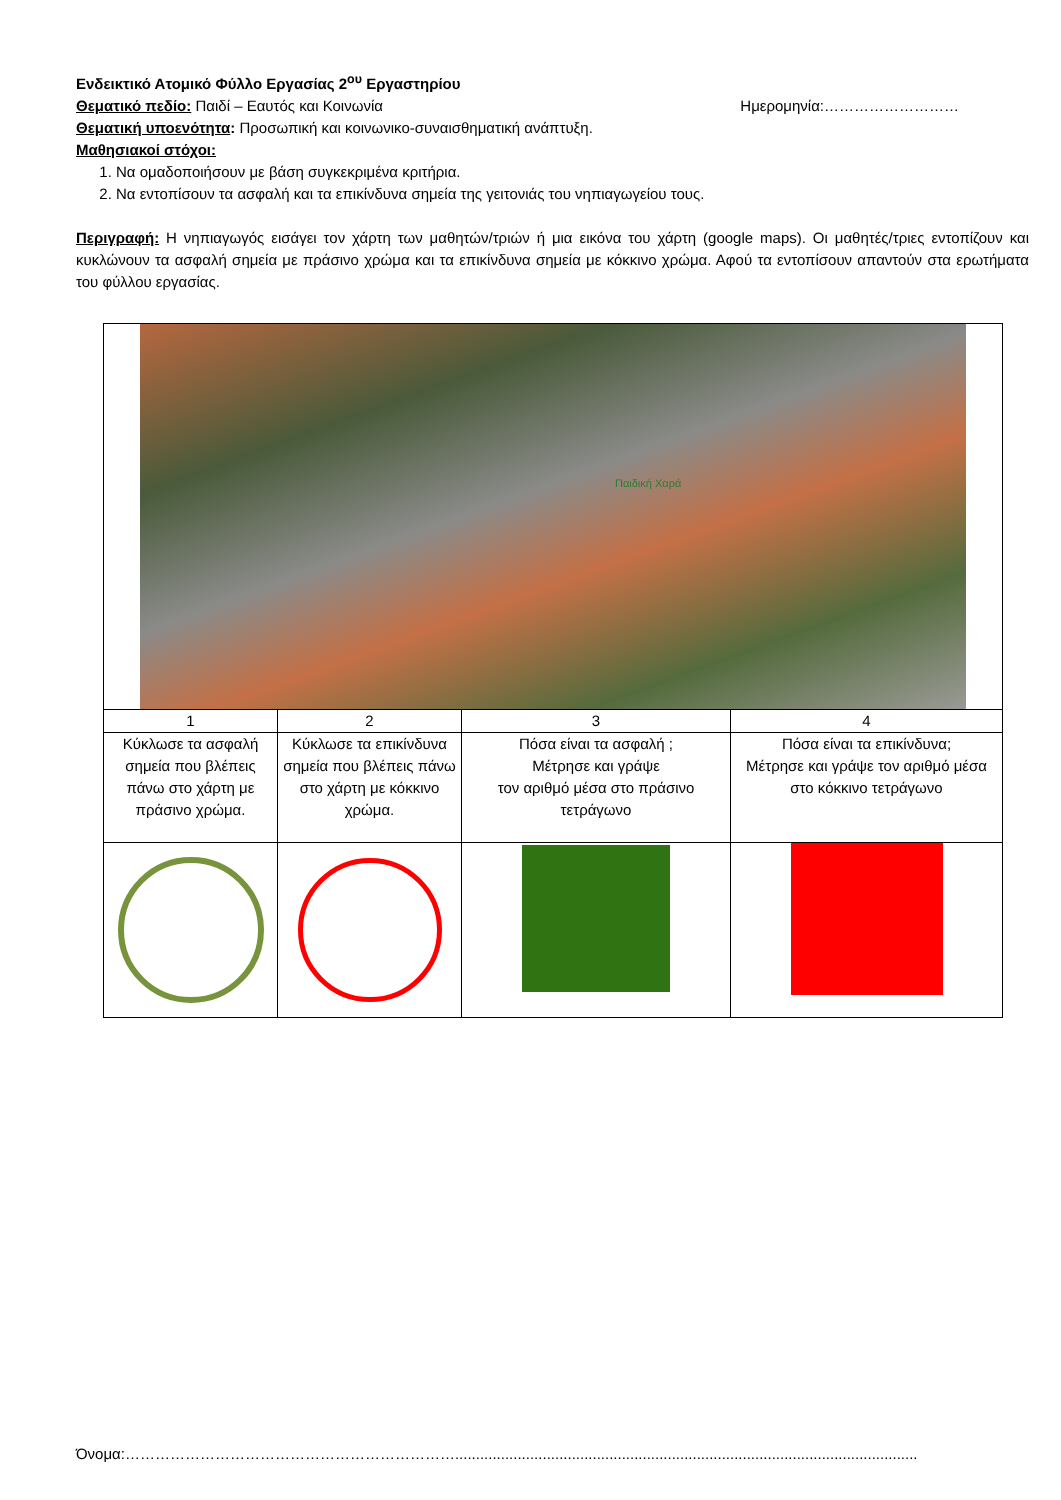Ενδεικτικό Ατομικό Φύλλο Εργασίας 2<sup>ου</sup> Εργαστηρίου
Θεματικό πεδίο: Παιδί – Εαυτός και Κοινωνία Ημερομηνία:………………………
Θεματική υποενότητα: Προσωπική και κοινωνικο-συναισθηματική ανάπτυξη.
Μαθησιακοί στόχοι:
1. Να ομαδοποιήσουν με βάση συγκεκριμένα κριτήρια.
2. Να εντοπίσουν τα ασφαλή και τα επικίνδυνα σημεία της γειτονιάς του νηπιαγωγείου τους.
Περιγραφή: Η νηπιαγωγός εισάγει τον χάρτη των μαθητών/τριών ή μια εικόνα του χάρτη (google maps). Οι μαθητές/τριες εντοπίζουν και κυκλώνουν τα ασφαλή σημεία με πράσινο χρώμα και τα επικίνδυνα σημεία με κόκκινο χρώμα. Αφού τα εντοπίσουν απαντούν στα ερωτήματα του φύλλου εργασίας.
| Παιδική Χαρά | | | |
| 1 | 2 | 3 | 4 |
| Κύκλωσε τα ασφαλή σημεία που βλέπεις πάνω στο χάρτη με πράσινο χρώμα. | Κύκλωσε τα επικίνδυνα σημεία που βλέπεις πάνω στο χάρτη με κόκκινο χρώμα. | Πόσα είναι τα ασφαλή ; Μέτρησε και γράψε τον αριθμό μέσα στο πράσινο τετράγωνο | Πόσα είναι τα επικίνδυνα; Μέτρησε και γράψε τον αριθμό μέσα στο κόκκινο τετράγωνο |
Όνομα:…………………………………………………………...............................................................................................................